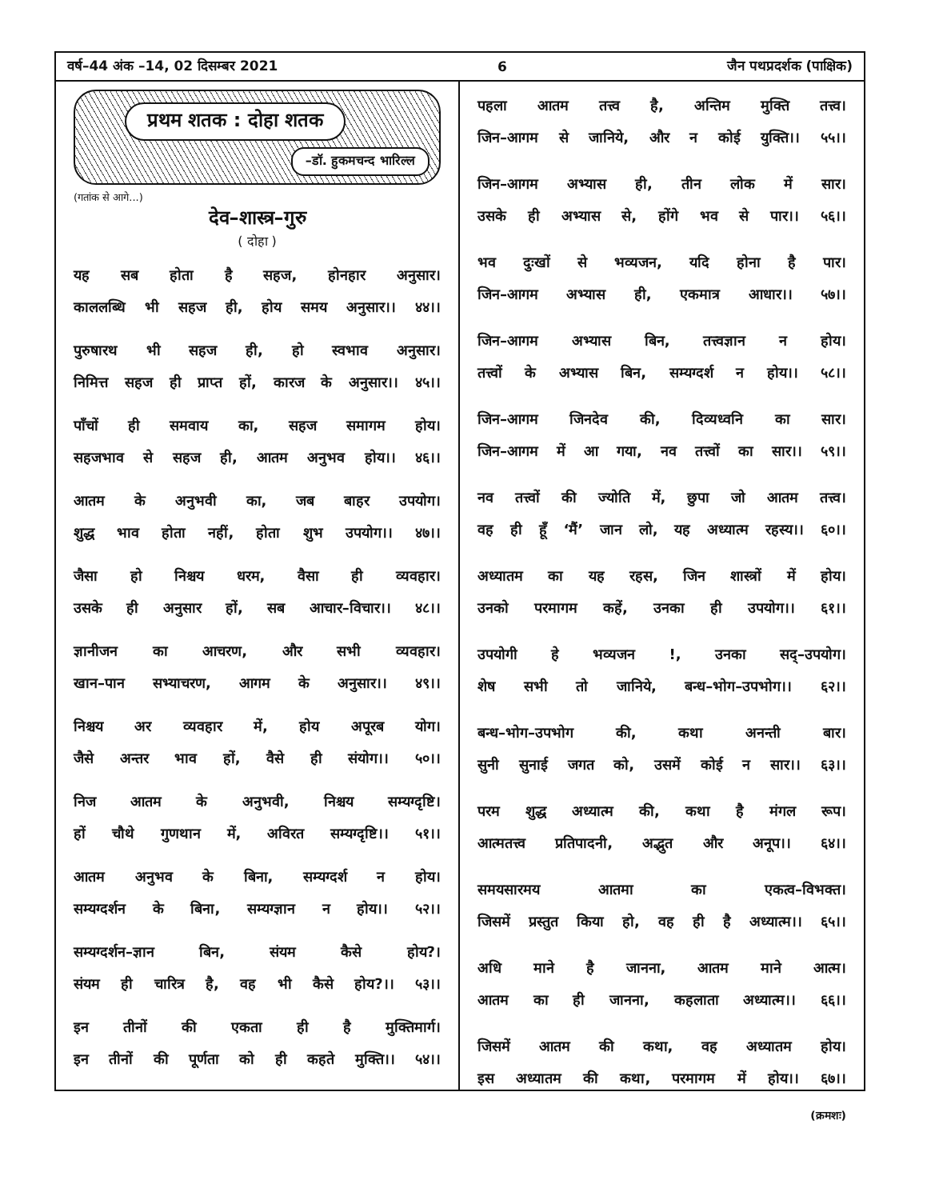वर्ष–44 अंक –14, 02 दिसम्बर 2021 6 जैन पथप्रदर्शक (पाक्षिक)
प्रथम शतक : दोहा शतक
–डॉ. हुकमचन्द भारिल्ल
(गतांक से आगे...)
देव–शास्त्र–गुरु
( दोहा )
यह सब होता है सहज, होनहार अनुसार।
काललब्धि भी सहज ही, होय समय अनुसार।। ४४।।
पुरुषारथ भी सहज ही, हो स्वभाव अनुसार।
निमित्त सहज ही प्राप्त हों, कारज के अनुसार।। ४५।।
पाँचों ही समवाय का, सहज समागम होय।
सहजभाव से सहज ही, आतम अनुभव होय।। ४६।।
आतम के अनुभवी का, जब बाहर उपयोग।
शुद्ध भाव होता नहीं, होता शुभ उपयोग।। ४७।।
जैसा हो निश्चय धरम, वैसा ही व्यवहार।
उसके ही अनुसार हों, सब आचार–विचार।। ४८।।
ज्ञानीजन का आचरण, और सभी व्यवहार।
खान–पान सभ्याचरण, आगम के अनुसार।। ४९।।
निश्चय अर व्यवहार में, होय अपूरब योग।
जैसे अन्तर भाव हों, वैसे ही संयोग।। ५०।।
निज आतम के अनुभवी, निश्चय सम्यग्दृष्टि।
हों चौथे गुणथान में, अविरत सम्यग्दृष्टि।। ५१।।
आतम अनुभव के बिना, सम्यग्दर्श न होय।
सम्यग्दर्शन के बिना, सम्यग्ज्ञान न होय।। ५२।।
सम्यग्दर्शन–ज्ञान बिन, संयम कैसे होय?।
संयम ही चारित्र है, वह भी कैसे होय?।। ५३।।
इन तीनों की एकता ही है मुक्तिमार्ग।
इन तीनों की पूर्णता को ही कहते मुक्ति।। ५४।।
पहला आतम तत्त्व है, अन्तिम मुक्ति तत्त्व।
जिन–आगम से जानिये, और न कोई युक्ति।। ५५।।
जिन–आगम अभ्यास ही, तीन लोक में सार।
उसके ही अभ्यास से, होंगे भव से पार।। ५६।।
भव दुःखों से भव्यजन, यदि होना है पार।
जिन–आगम अभ्यास ही, एकमात्र आधार।। ५७।।
जिन–आगम अभ्यास बिन, तत्त्वज्ञान न होय।
तत्त्वों के अभ्यास बिन, सम्यग्दर्श न होय।। ५८।।
जिन–आगम जिनदेव की, दिव्यध्वनि का सार।
जिन–आगम में आ गया, नव तत्त्वों का सार।। ५९।।
नव तत्त्वों की ज्योति में, छुपा जो आतम तत्त्व।
वह ही हूँ ‘मैं’ जान लो, यह अध्यात्म रहस्य।। ६०।।
अध्यातम का यह रहस, जिन शास्त्रों में होय।
उनको परमागम कहें, उनका ही उपयोग।। ६१।।
उपयोगी हे भव्यजन !, उनका सद्–उपयोग।
शेष सभी तो जानिये, बन्ध–भोग–उपभोग।। ६२।।
बन्ध–भोग–उपभोग की, कथा अनन्ती बार।
सुनी सुनाई जगत को, उसमें कोई न सार।। ६३।।
परम शुद्ध अध्यात्म की, कथा है मंगल रूप।
आत्मतत्त्व प्रतिपादनी, अद्भुत और अनूप।। ६४।।
समयसारमय आतमा का एकत्व–विभक्त।
जिसमें प्रस्तुत किया हो, वह ही है अध्यात्म।। ६५।।
अधि माने है जानना, आतम माने आत्म।
आतम का ही जानना, कहलाता अध्यात्म।। ६६।।
जिसमें आतम की कथा, वह अध्यातम होय।
इस अध्यातम की कथा, परमागम में होय।। ६७।।
(क्रमशः)